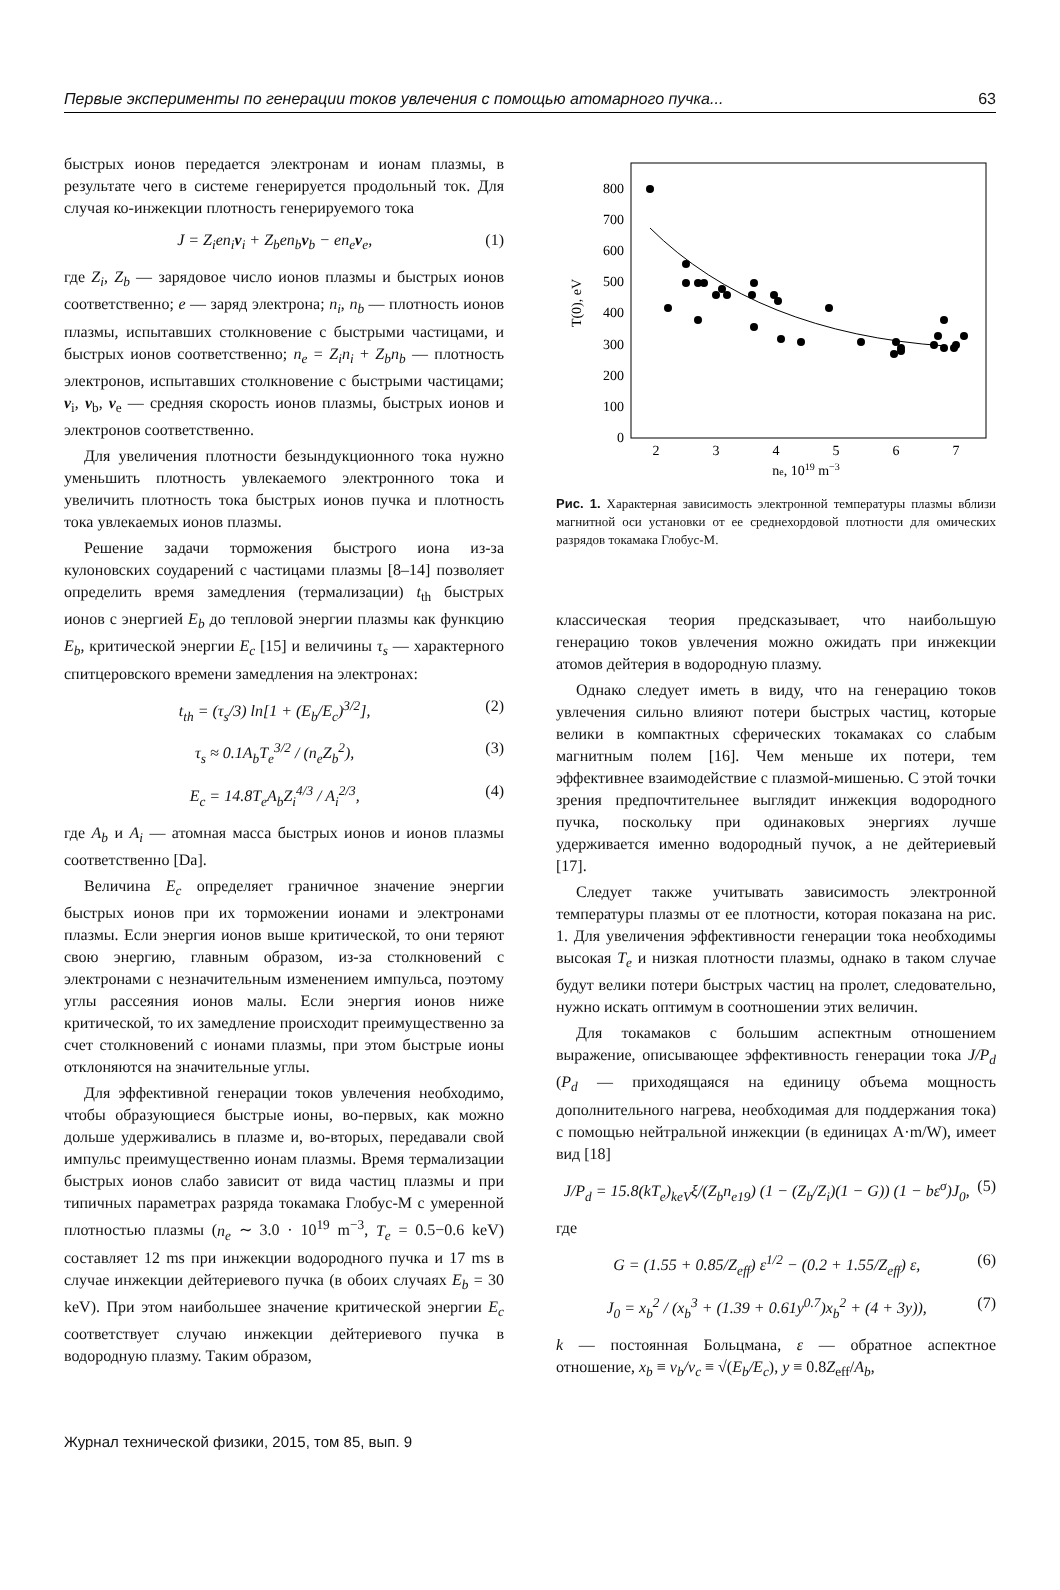Первые эксперименты по генерации токов увлечения с помощью атомарного пучка... 63
быстрых ионов передается электронам и ионам плазмы, в результате чего в системе генерируется продольный ток. Для случая ко-инжекции плотность генерируемого тока
J = Z<sub>i</sub>en<sub>i</sub>v<sub>i</sub> + Z<sub>b</sub>en<sub>b</sub>v<sub>b</sub> − en<sub>e</sub>v<sub>e</sub>, (1)
где Z<sub>i</sub>, Z<sub>b</sub> — зарядовое число ионов плазмы и быстрых ионов соответственно; e — заряд электрона; n<sub>i</sub>, n<sub>b</sub> — плотность ионов плазмы, испытавших столкновение с быстрыми частицами, и быстрых ионов соответственно; n<sub>e</sub> = Z<sub>i</sub>n<sub>i</sub> + Z<sub>b</sub>n<sub>b</sub> — плотность электронов, испытавших столкновение с быстрыми частицами; v<sub>i</sub>, v<sub>b</sub>, v<sub>e</sub> — средняя скорость ионов плазмы, быстрых ионов и электронов соответственно.
Для увеличения плотности безындукционного тока нужно уменьшить плотность увлекаемого электронного тока и увеличить плотность тока быстрых ионов пучка и плотность тока увлекаемых ионов плазмы.
Решение задачи торможения быстрого иона из-за кулоновских соударений с частицами плазмы [8–14] позволяет определить время замедления (термализации) t<sub>th</sub> быстрых ионов с энергией E<sub>b</sub> до тепловой энергии плазмы как функцию E<sub>b</sub>, критической энергии E<sub>c</sub> [15] и величины τ<sub>s</sub> — характерного спитцеровского времени замедления на электронах:
t<sub>th</sub> = (τ<sub>s</sub>/3) ln[1 + (E<sub>b</sub>/E<sub>c</sub>)<sup>3/2</sup>], (2)
τ<sub>s</sub> ≈ 0.1A<sub>b</sub>T<sub>e</sub><sup>3/2</sup> / (n<sub>e</sub>Z<sub>b</sub><sup>2</sup>), (3)
E<sub>c</sub> = 14.8T<sub>e</sub>A<sub>b</sub>Z<sub>i</sub><sup>4/3</sup> / A<sub>i</sub><sup>2/3</sup>, (4)
где A<sub>b</sub> и A<sub>i</sub> — атомная масса быстрых ионов и ионов плазмы соответственно [Da].
Величина E<sub>c</sub> определяет граничное значение энергии быстрых ионов при их торможении ионами и электронами плазмы. Если энергия ионов выше критической, то они теряют свою энергию, главным образом, из-за столкновений с электронами с незначительным изменением импульса, поэтому углы рассеяния ионов малы. Если энергия ионов ниже критической, то их замедление происходит преимущественно за счет столкновений с ионами плазмы, при этом быстрые ионы отклоняются на значительные углы.
Для эффективной генерации токов увлечения необходимо, чтобы образующиеся быстрые ионы, во-первых, как можно дольше удерживались в плазме и, во-вторых, передавали свой импульс преимущественно ионам плазмы. Время термализации быстрых ионов слабо зависит от вида частиц плазмы и при типичных параметрах разряда токамака Глобус-М с умеренной плотностью плазмы (n<sub>e</sub> ∼ 3.0 · 10<sup>19</sup> m<sup>−3</sup>, T<sub>e</sub> = 0.5−0.6 keV) составляет 12 ms при инжекции водородного пучка и 17 ms в случае инжекции дейтериевого пучка (в обоих случаях E<sub>b</sub> = 30 keV). При этом наибольшее значение критической энергии E<sub>c</sub> соответствует случаю инжекции дейтериевого пучка в водородную плазму. Таким образом,
0
100
200
300
400
500
600
700
800
2
3
4
5
6
7
ne, 1019 m−3
T(0), eV
Рис. 1. Характерная зависимость электронной температуры плазмы вблизи магнитной оси установки от ее среднехордовой плотности для омических разрядов токамака Глобус-М.
классическая теория предсказывает, что наибольшую генерацию токов увлечения можно ожидать при инжекции атомов дейтерия в водородную плазму.
Однако следует иметь в виду, что на генерацию токов увлечения сильно влияют потери быстрых частиц, которые велики в компактных сферических токамаках со слабым магнитным полем [16]. Чем меньше их потери, тем эффективнее взаимодействие с плазмой-мишенью. С этой точки зрения предпочтительнее выглядит инжекция водородного пучка, поскольку при одинаковых энергиях лучше удерживается именно водородный пучок, а не дейтериевый [17].
Следует также учитывать зависимость электронной температуры плазмы от ее плотности, которая показана на рис. 1. Для увеличения эффективности генерации тока необходимы высокая T<sub>e</sub> и низкая плотности плазмы, однако в таком случае будут велики потери быстрых частиц на пролет, следовательно, нужно искать оптимум в соотношении этих величин.
Для токамаков с большим аспектным отношением выражение, описывающее эффективность генерации тока J/P<sub>d</sub> (P<sub>d</sub> — приходящаяся на единицу объема мощность дополнительного нагрева, необходимая для поддержания тока) с помощью нейтральной инжекции (в единицах A·m/W), имеет вид [18]
J/P<sub>d</sub> = 15.8(kT<sub>e</sub>)<sub>keV</sub>ξ/(Z<sub>b</sub>n<sub>e19</sub>) (1 − (Z<sub>b</sub>/Z<sub>i</sub>)(1 − G)) (1 − bε<sup>σ</sup>)J<sub>0</sub>, (5)
где
G = (1.55 + 0.85/Z<sub>eff</sub>) ε<sup>1/2</sup> − (0.2 + 1.55/Z<sub>eff</sub>) ε, (6)
J<sub>0</sub> = x<sub>b</sub><sup>2</sup> / (x<sub>b</sub><sup>3</sup> + (1.39 + 0.61y<sup>0.7</sup>)x<sub>b</sub><sup>2</sup> + (4 + 3y)), (7)
k — постоянная Больцмана, ε — обратное аспектное отношение, x<sub>b</sub> ≡ v<sub>b</sub>/v<sub>c</sub> ≡ √(E<sub>b</sub>/E<sub>c</sub>), y ≡ 0.8Z<sub>eff</sub>/A<sub>b</sub>,
Журнал технической физики, 2015, том 85, вып. 9